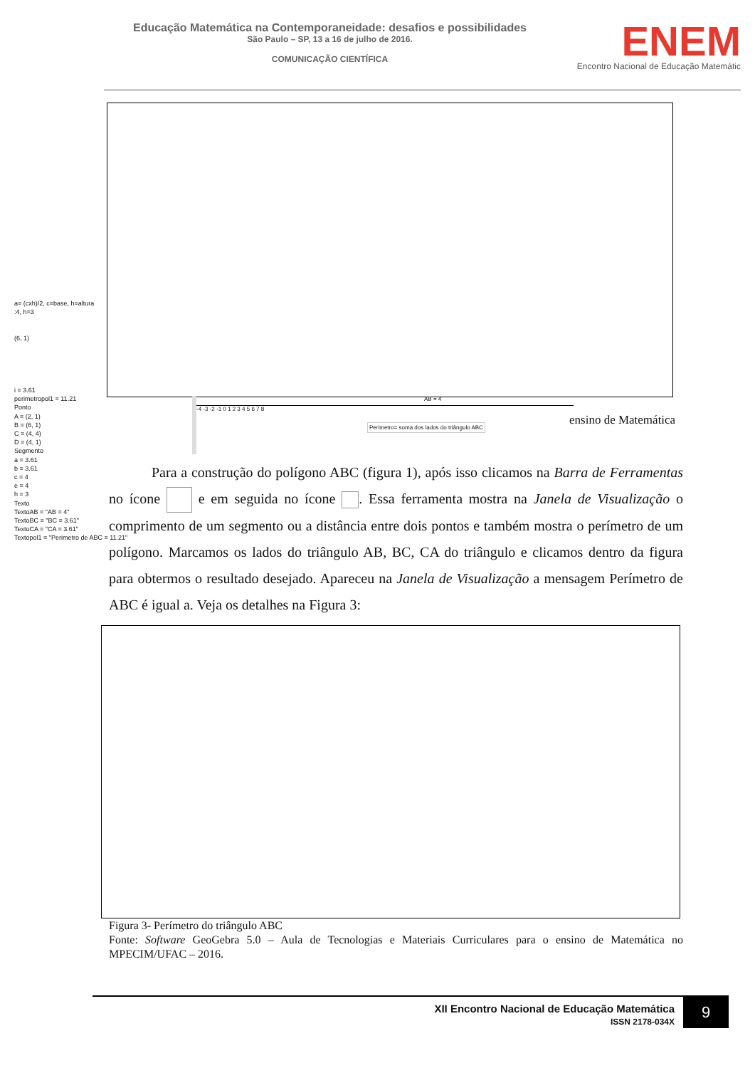Educação Matemática na Contemporaneidade: desafios e possibilidades
São Paulo – SP, 13 a 16 de julho de 2016.
COMUNICAÇÃO CIENTÍFICA
ENEM
Encontro Nacional de Educação Matemátic
a= (cxh)/2, c=base, h=altura
:4, h=3
(6, 1)
i = 3.61
perimetropol1 = 11.21
Ponto
A = (2, 1)
B = (6, 1)
C = (4, 4)
D = (4, 1)
Segmento
a = 3.61
b = 3.61
c = 4
e = 4
h = 3
Texto
TextoAB = "AB = 4"
TextoBC = "BC = 3.61"
TextoCA = "CA = 3.61"
Textopol1 = "Perimetro de ABC = 11.21"
AB = 4
-4 -3 -2 -1 0 1 2 3 4 5 6 7 8
Perimetro= soma dos lados do triângulo ABC
ensino de Matemática
Para a construção do polígono ABC (figura 1), após isso clicamos na Barra de Ferramentas no ícone e em seguida no ícone . Essa ferramenta mostra na Janela de Visualização o comprimento de um segmento ou a distância entre dois pontos e também mostra o perímetro de um polígono. Marcamos os lados do triângulo AB, BC, CA do triângulo e clicamos dentro da figura para obtermos o resultado desejado. Apareceu na Janela de Visualização a mensagem Perímetro de ABC é igual a. Veja os detalhes na Figura 3:
Figura 3- Perímetro do triângulo ABC
Fonte: Software GeoGebra 5.0 – Aula de Tecnologias e Materiais Curriculares para o ensino de Matemática no MPECIM/UFAC – 2016.
XII Encontro Nacional de Educação Matemática
ISSN 2178-034X
9